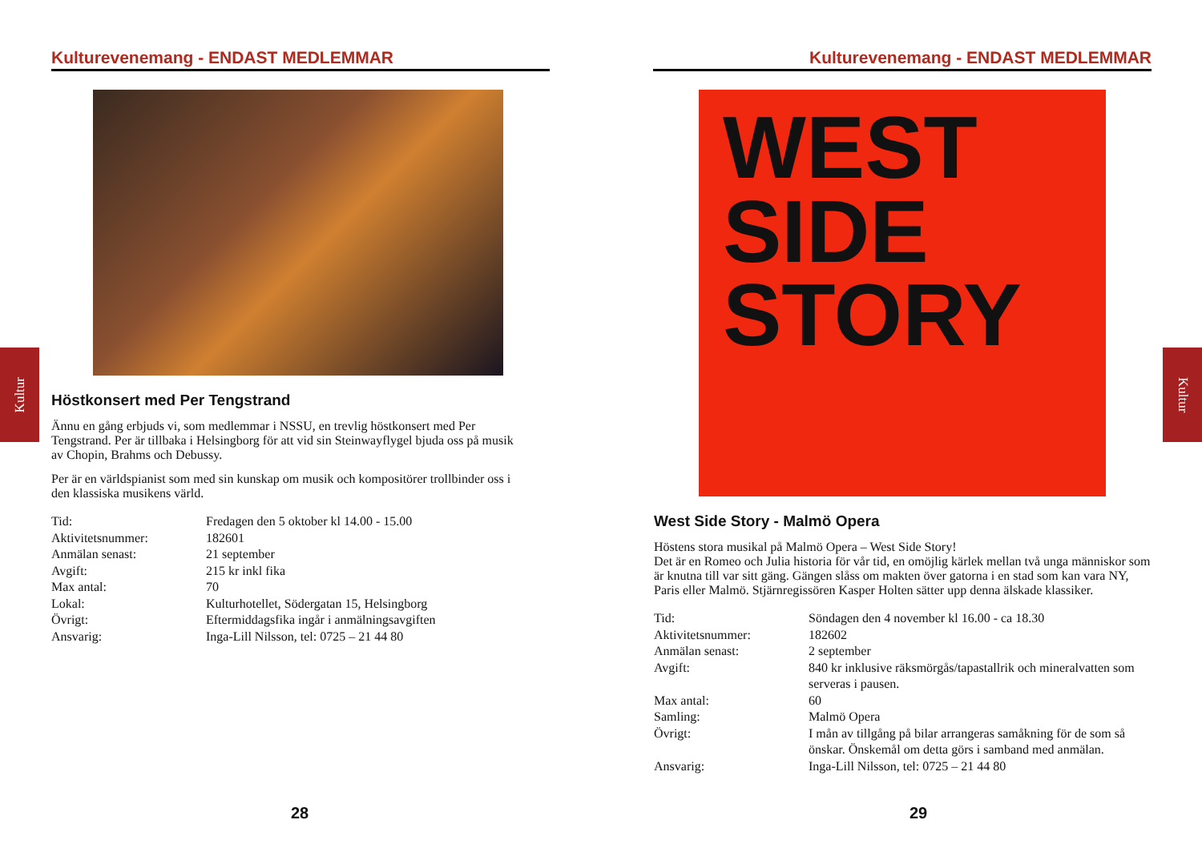Kulturevenemang - ENDAST MEDLEMMAR
Höstkonsert med Per Tengstrand
Ännu en gång erbjuds vi, som medlemmar i NSSU, en trevlig höstkonsert med Per Tengstrand. Per är tillbaka i Helsingborg för att vid sin Steinwayflygel bjuda oss på musik av Chopin, Brahms och Debussy.
Per är en världspianist som med sin kunskap om musik och kompositörer trollbinder oss i den klassiska musikens värld.
| Tid: | Fredagen den 5 oktober kl 14.00 - 15.00 |
| Aktivitetsnummer: | 182601 |
| Anmälan senast: | 21 september |
| Avgift: | 215 kr inkl fika |
| Max antal: | 70 |
| Lokal: | Kulturhotellet, Södergatan 15, Helsingborg |
| Övrigt: | Eftermiddagsfika ingår i anmälningsavgiften |
| Ansvarig: | Inga-Lill Nilsson, tel: 0725 – 21 44 80 |
Kultur
28
Kulturevenemang - ENDAST MEDLEMMAR
WEST
SIDE
STORY
West Side Story - Malmö Opera
Höstens stora musikal på Malmö Opera – West Side Story!
Det är en Romeo och Julia historia för vår tid, en omöjlig kärlek mellan två unga människor som är knutna till var sitt gäng. Gängen slåss om makten över gatorna i en stad som kan vara NY, Paris eller Malmö. Stjärnregissören Kasper Holten sätter upp denna älskade klassiker.
| Tid: | Söndagen den 4 november kl 16.00 - ca 18.30 |
| Aktivitetsnummer: | 182602 |
| Anmälan senast: | 2 september |
| Avgift: | 840 kr inklusive räksmörgås/tapastallrik och mineralvatten som serveras i pausen. |
| Max antal: | 60 |
| Samling: | Malmö Opera |
| Övrigt: | I mån av tillgång på bilar arrangeras samåkning för de som så önskar. Önskemål om detta görs i samband med anmälan. |
| Ansvarig: | Inga-Lill Nilsson, tel: 0725 – 21 44 80 |
Kultur
29